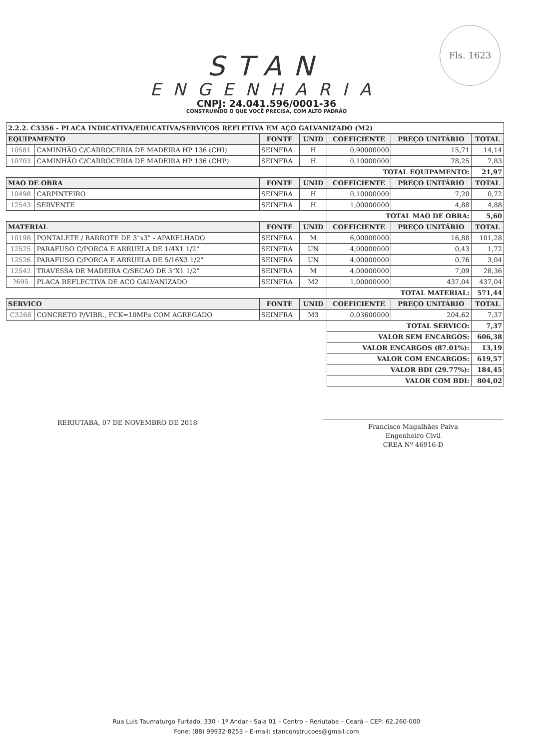Fls. 1623
STAN
ENGENHARIA
CNPJ: 24.041.596/0001-36
CONSTRUINDO O QUE VOCÊ PRECISA, COM ALTO PADRÃO
| 2.2.2. C3356 - PLACA INDICATIVA/EDUCATIVA/SERVIÇOS REFLETIVA EM AÇO GALVANIZADO (M2) | | | | | | |
| EQUIPAMENTO | | FONTE | UNID | COEFICIENTE | PREÇO UNITÁRIO | TOTAL |
| 10581 | CAMINHÃO C/CARROCERIA DE MADEIRA HP 136 (CHI) | SEINFRA | H | 0,90000000 | 15,71 | 14,14 |
| 10703 | CAMINHÃO C/CARROCERIA DE MADEIRA HP 136 (CHP) | SEINFRA | H | 0,10000000 | 78,25 | 7,83 |
| | | | | TOTAL EQUIPAMENTO: | | 21,97 |
| MAO DE OBRA | | FONTE | UNID | COEFICIENTE | PREÇO UNITÁRIO | TOTAL |
| 10498 | CARPINTEIRO | SEINFRA | H | 0,10000000 | 7,20 | 0,72 |
| 12543 | SERVENTE | SEINFRA | H | 1,00000000 | 4,88 | 4,88 |
| | | | | TOTAL MAO DE OBRA: | | 5,60 |
| MATERIAL | | FONTE | UNID | COEFICIENTE | PREÇO UNITÁRIO | TOTAL |
| 10198 | PONTALETE / BARROTE DE 3"x3" - APARELHADO | SEINFRA | M | 6,00000000 | 16,88 | 101,28 |
| 12525 | PARAFUSO C/PORCA E ARRUELA DE 1/4X1 1/2" | SEINFRA | UN | 4,00000000 | 0,43 | 1,72 |
| 12526 | PARAFUSO C/PORCA E ARRUELA DE 5/16X3 1/2" | SEINFRA | UN | 4,00000000 | 0,76 | 3,04 |
| 12542 | TRAVESSA DE MADEIRA C/SECAO DE 3"X1 1/2" | SEINFRA | M | 4,00000000 | 7,09 | 28,36 |
| ?695 | PLACA REFLECTIVA DE ACO GALVANIZADO | SEINFRA | M2 | 1,00000000 | 437,04 | 437,04 |
| | | | | TOTAL MATERIAL: | | 571,44 |
| SERVICO | | FONTE | UNID | COEFICIENTE | PREÇO UNITÁRIO | TOTAL |
| C3268 | CONCRETO P/VIBR., FCK=10MPa COM AGREGADO | SEINFRA | M3 | 0,03600000 | 204,62 | 7,37 |
| | | | | TOTAL SERVICO: | | 7,37 |
| | | | | VALOR SEM ENCARGOS: | | 606,38 |
| | | | | VALOR ENCARGOS (87.01%): | | 13,19 |
| | | | | VALOR COM ENCARGOS: | | 619,57 |
| | | | | VALOR BDI (29.77%): | | 184,45 |
| | | | | VALOR COM BDI: | | 804,02 |
RERIUTABA, 07 DE NOVEMBRO DE 2018
Francisco Magalhães Paiva
Engenheiro Civil
CREA Nº 46916-D
Rua Luis Taumaturgo Furtado, 330 - 1º Andar - Sala 01 – Centro – Reriutaba – Ceará – CEP: 62.260-000
Fone: (88) 99932-8253 – E-mail: stanconstrucoes@gmail.com